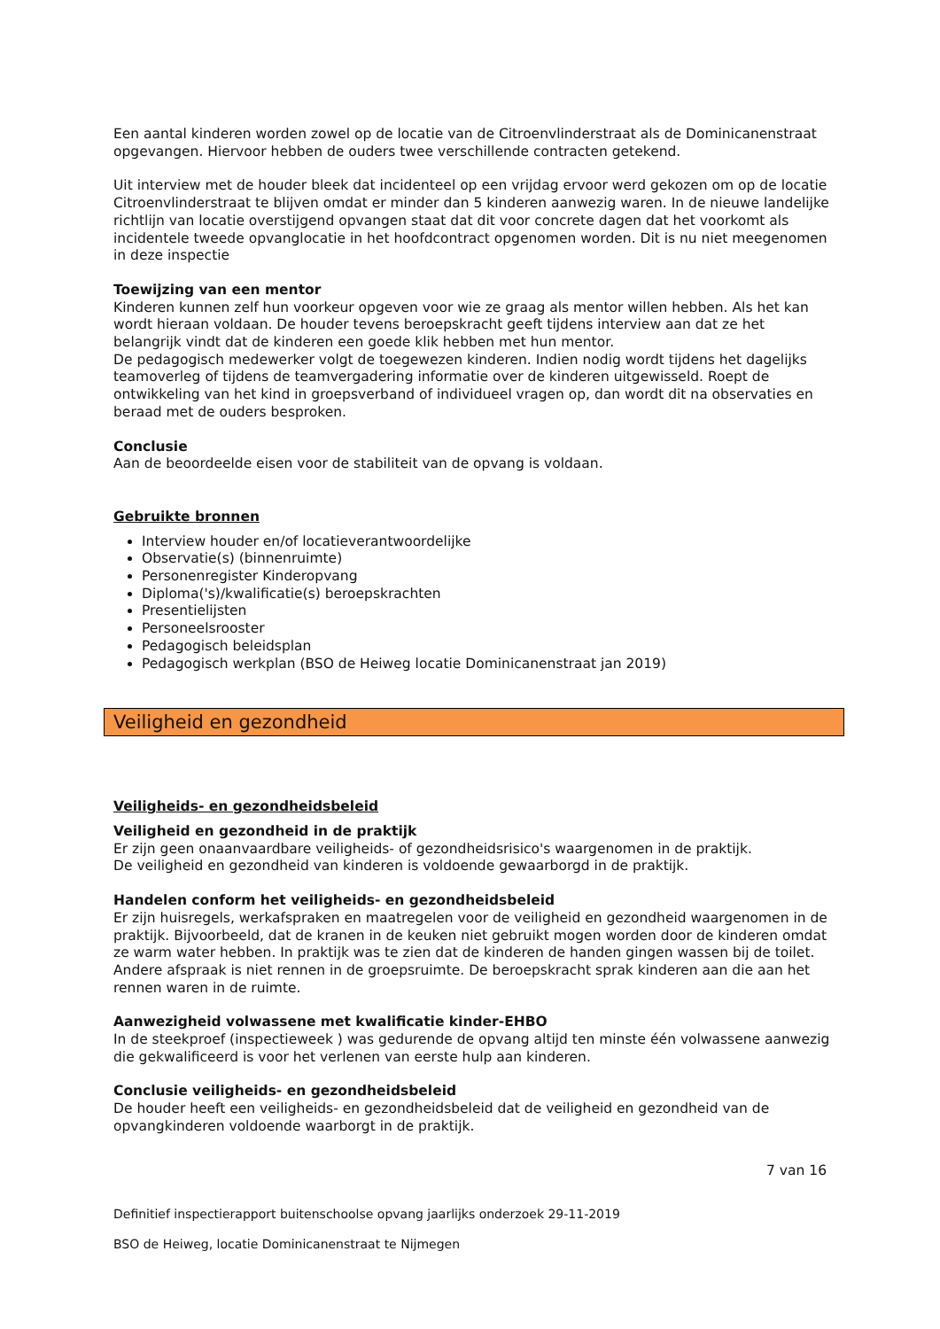Een aantal kinderen worden zowel op de locatie van de Citroenvlinderstraat als de Dominicanenstraat opgevangen. Hiervoor hebben de ouders twee verschillende contracten getekend.
Uit interview met de houder bleek dat incidenteel op een vrijdag ervoor werd gekozen om op de locatie Citroenvlinderstraat te blijven omdat er minder dan 5 kinderen aanwezig waren. In de nieuwe landelijke richtlijn van locatie overstijgend opvangen staat dat dit voor concrete dagen dat het voorkomt als incidentele tweede opvanglocatie in het hoofdcontract opgenomen worden. Dit is nu niet meegenomen in deze inspectie
Toewijzing van een mentor
Kinderen kunnen zelf hun voorkeur opgeven voor wie ze graag als mentor willen hebben. Als het kan wordt hieraan voldaan. De houder tevens beroepskracht geeft tijdens interview aan dat ze het belangrijk vindt dat de kinderen een goede klik hebben met hun mentor.
De pedagogisch medewerker volgt de toegewezen kinderen. Indien nodig wordt tijdens het dagelijks teamoverleg of tijdens de teamvergadering informatie over de kinderen uitgewisseld. Roept de ontwikkeling van het kind in groepsverband of individueel vragen op, dan wordt dit na observaties en beraad met de ouders besproken.
Conclusie
Aan de beoordeelde eisen voor de stabiliteit van de opvang is voldaan.
Gebruikte bronnen
Interview houder en/of locatieverantwoordelijke
Observatie(s) (binnenruimte)
Personenregister Kinderopvang
Diploma('s)/kwalificatie(s) beroepskrachten
Presentielijsten
Personeelsrooster
Pedagogisch beleidsplan
Pedagogisch werkplan (BSO de Heiweg locatie Dominicanenstraat jan 2019)
Veiligheid en gezondheid
Veiligheids- en gezondheidsbeleid
Veiligheid en gezondheid in de praktijk
Er zijn geen onaanvaardbare veiligheids- of gezondheidsrisico's waargenomen in de praktijk.
De veiligheid en gezondheid van kinderen is voldoende gewaarborgd in de praktijk.
Handelen conform het veiligheids- en gezondheidsbeleid
Er zijn huisregels, werkafspraken en maatregelen voor de veiligheid en gezondheid waargenomen in de praktijk. Bijvoorbeeld, dat de kranen in de keuken niet gebruikt mogen worden door de kinderen omdat ze warm water hebben. In praktijk was te zien dat de kinderen de handen gingen wassen bij de toilet.
Andere afspraak is niet rennen in de groepsruimte. De beroepskracht sprak kinderen aan die aan het rennen waren in de ruimte.
Aanwezigheid volwassene met kwalificatie kinder-EHBO
In de steekproef (inspectieweek ) was gedurende de opvang altijd ten minste één volwassene aanwezig die gekwalificeerd is voor het verlenen van eerste hulp aan kinderen.
Conclusie veiligheids- en gezondheidsbeleid
De houder heeft een veiligheids- en gezondheidsbeleid dat de veiligheid en gezondheid van de opvangkinderen voldoende waarborgt in de praktijk.
7 van 16
Definitief inspectierapport buitenschoolse opvang jaarlijks onderzoek 29-11-2019
BSO de Heiweg, locatie Dominicanenstraat te Nijmegen